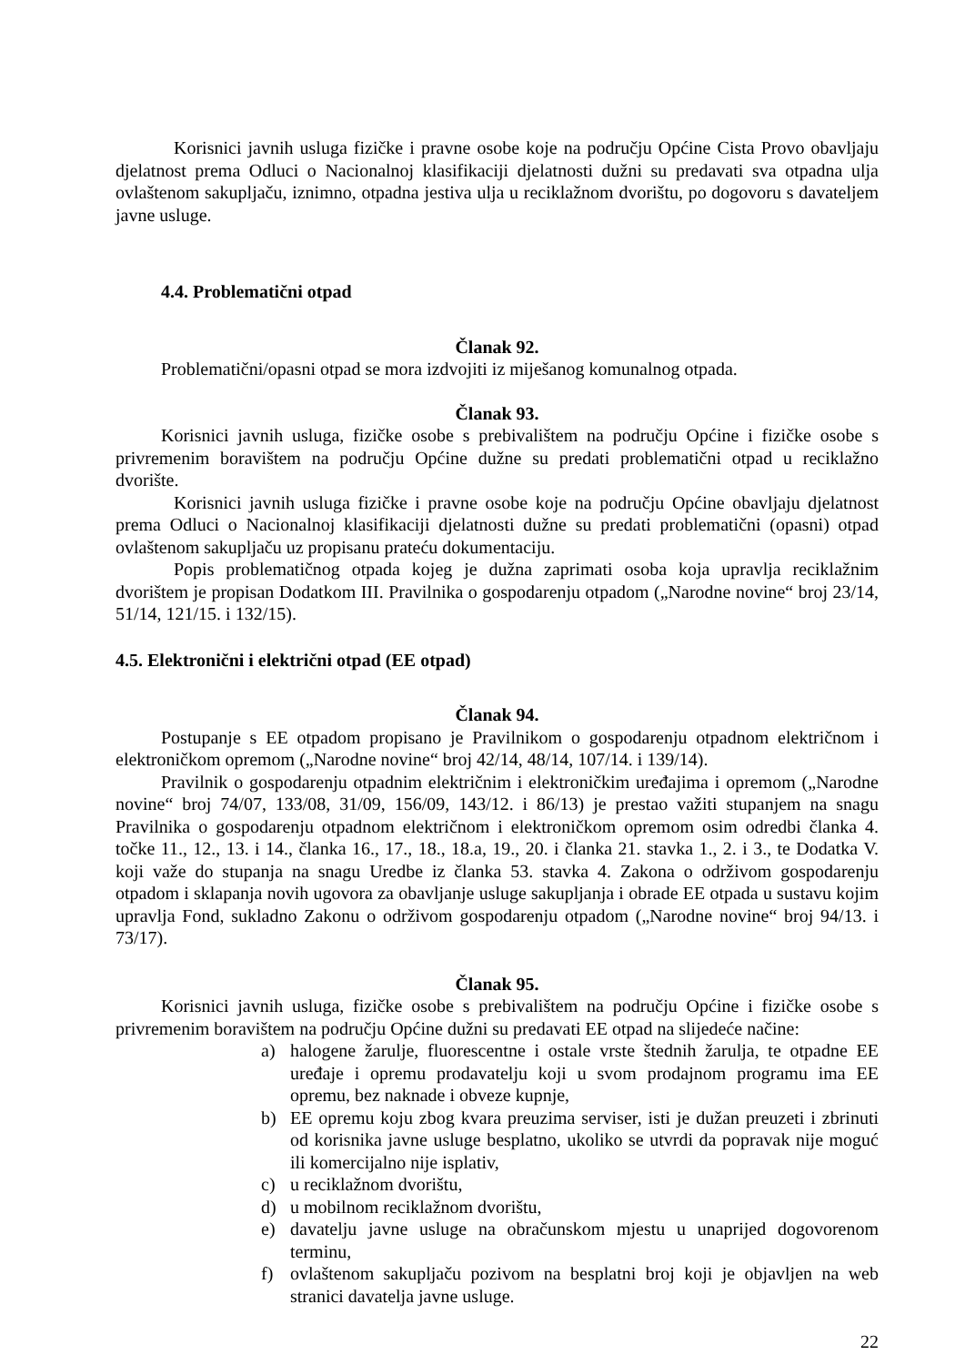Korisnici javnih usluga fizičke i pravne osobe koje na području Općine Cista Provo obavljaju djelatnost prema Odluci o Nacionalnoj klasifikaciji djelatnosti dužni su predavati sva otpadna ulja ovlaštenom sakupljaču, iznimno, otpadna jestiva ulja u reciklažnom dvorištu, po dogovoru s davateljem javne usluge.
4.4. Problematični otpad
Članak 92.
Problematični/opasni otpad se mora izdvojiti iz miješanog komunalnog otpada.
Članak 93.
Korisnici javnih usluga, fizičke osobe s prebivalištem na području Općine i fizičke osobe s privremenim boravištem na području Općine dužne su predati problematični otpad u reciklažno dvorište.
Korisnici javnih usluga fizičke i pravne osobe koje na području Općine obavljaju djelatnost prema Odluci o Nacionalnoj klasifikaciji djelatnosti dužne su predati problematični (opasni) otpad ovlaštenom sakupljaču uz propisanu prateću dokumentaciju.
Popis problematičnog otpada kojeg je dužna zaprimati osoba koja upravlja reciklažnim dvorištem je propisan Dodatkom III. Pravilnika o gospodarenju otpadom („Narodne novine“ broj 23/14, 51/14, 121/15. i 132/15).
4.5. Elektronični i električni otpad (EE otpad)
Članak 94.
Postupanje s EE otpadom propisano je Pravilnikom o gospodarenju otpadnom električnom i elektroničkom opremom („Narodne novine“ broj 42/14, 48/14, 107/14. i 139/14).
Pravilnik o gospodarenju otpadnim električnim i elektroničkim uređajima i opremom („Narodne novine“ broj 74/07, 133/08, 31/09, 156/09, 143/12. i 86/13) je prestao važiti stupanjem na snagu Pravilnika o gospodarenju otpadnom električnom i elektroničkom opremom osim odredbi članka 4. točke 11., 12., 13. i 14., članka 16., 17., 18., 18.a, 19., 20. i članka 21. stavka 1., 2. i 3., te Dodatka V. koji važe do stupanja na snagu Uredbe iz članka 53. stavka 4. Zakona o održivom gospodarenju otpadom i sklapanja novih ugovora za obavljanje usluge sakupljanja i obrade EE otpada u sustavu kojim upravlja Fond, sukladno Zakonu o održivom gospodarenju otpadom („Narodne novine“ broj 94/13. i 73/17).
Članak 95.
Korisnici javnih usluga, fizičke osobe s prebivalištem na području Općine i fizičke osobe s privremenim boravištem na području Općine dužni su predavati EE otpad na slijedeće načine:
a) halogene žarulje, fluorescentne i ostale vrste štednih žarulja, te otpadne EE uređaje i opremu prodavatelju koji u svom prodajnom programu ima EE opremu, bez naknade i obveze kupnje,
b) EE opremu koju zbog kvara preuzima serviser, isti je dužan preuzeti i zbrinuti od korisnika javne usluge besplatno, ukoliko se utvrdi da popravak nije moguć ili komercijalno nije isplativ,
c) u reciklažnom dvorištu,
d) u mobilnom reciklažnom dvorištu,
e) davatelju javne usluge na obračunskom mjestu u unaprijed dogovorenom terminu,
f) ovlaštenom sakupljaču pozivom na besplatni broj koji je objavljen na web stranici davatelja javne usluge.
22